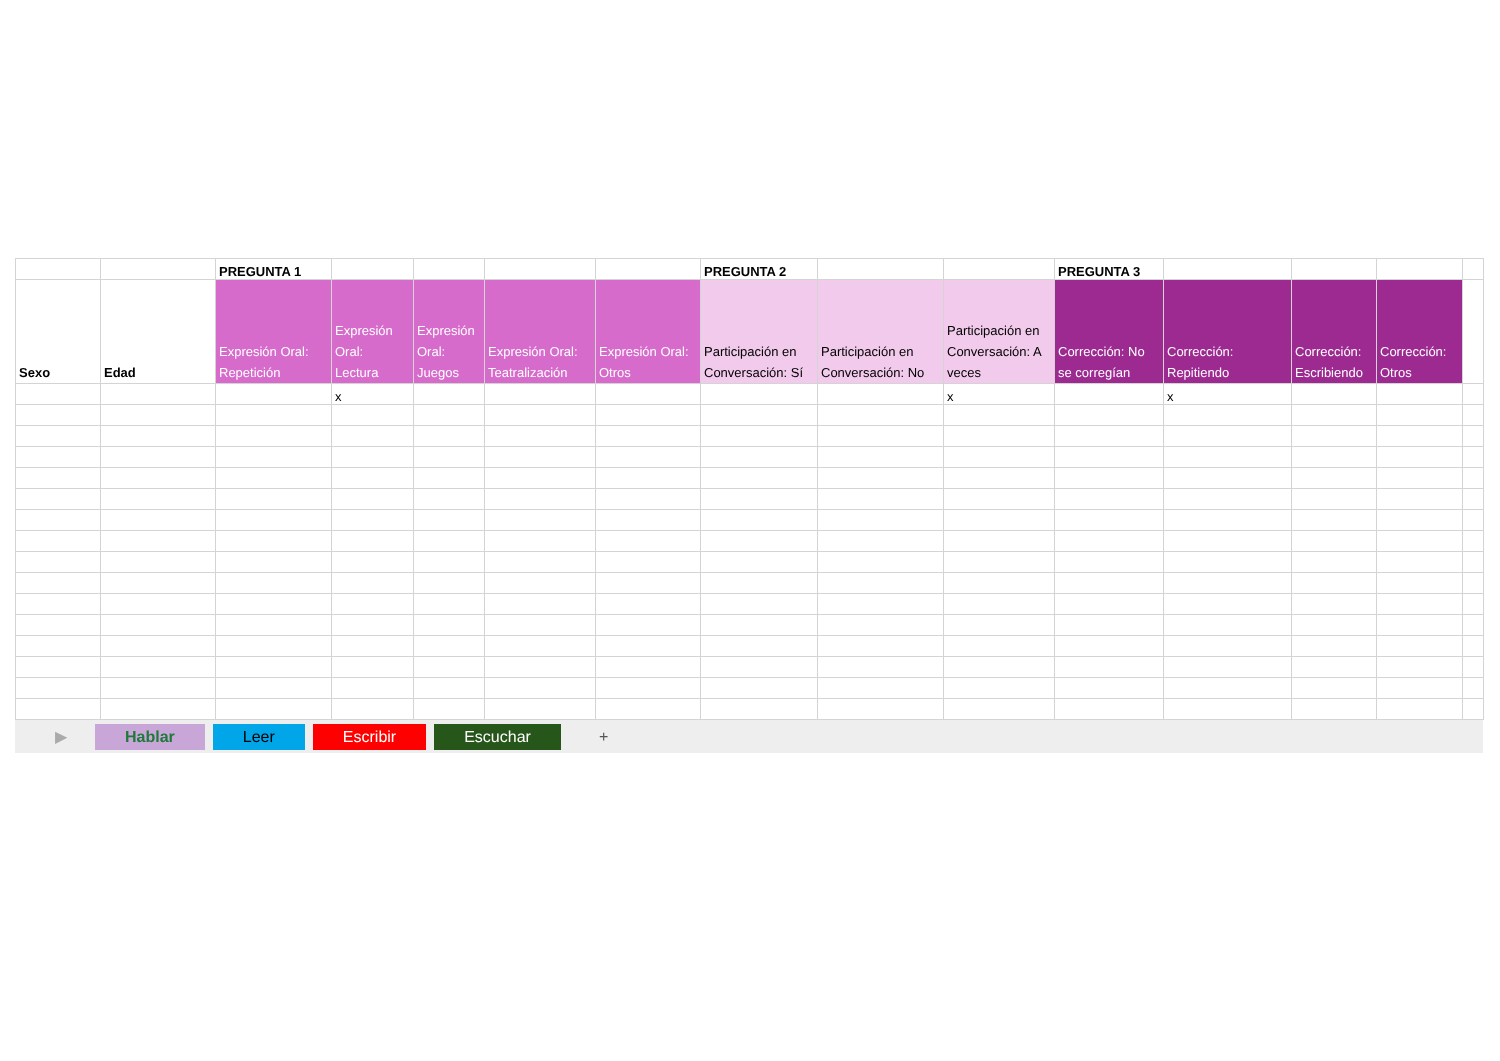| | | PREGUNTA 1 | | | | | PREGUNTA 2 | | | PREGUNTA 3 | | | | |
| Sexo | Edad | Expresión Oral: Repetición | Expresión Oral: Lectura | Expresión Oral: Juegos | Expresión Oral: Teatralización | Expresión Oral: Otros | Participación en Conversación: Sí | Participación en Conversación: No | Participación en Conversación: A veces | Corrección: No se corregían | Corrección: Repitiendo | Corrección: Escribiendo | Corrección: Otros | |
| | | | x | | | | | | x | | x | | | |
▶ Hablar Leer Escribir Escuchar +